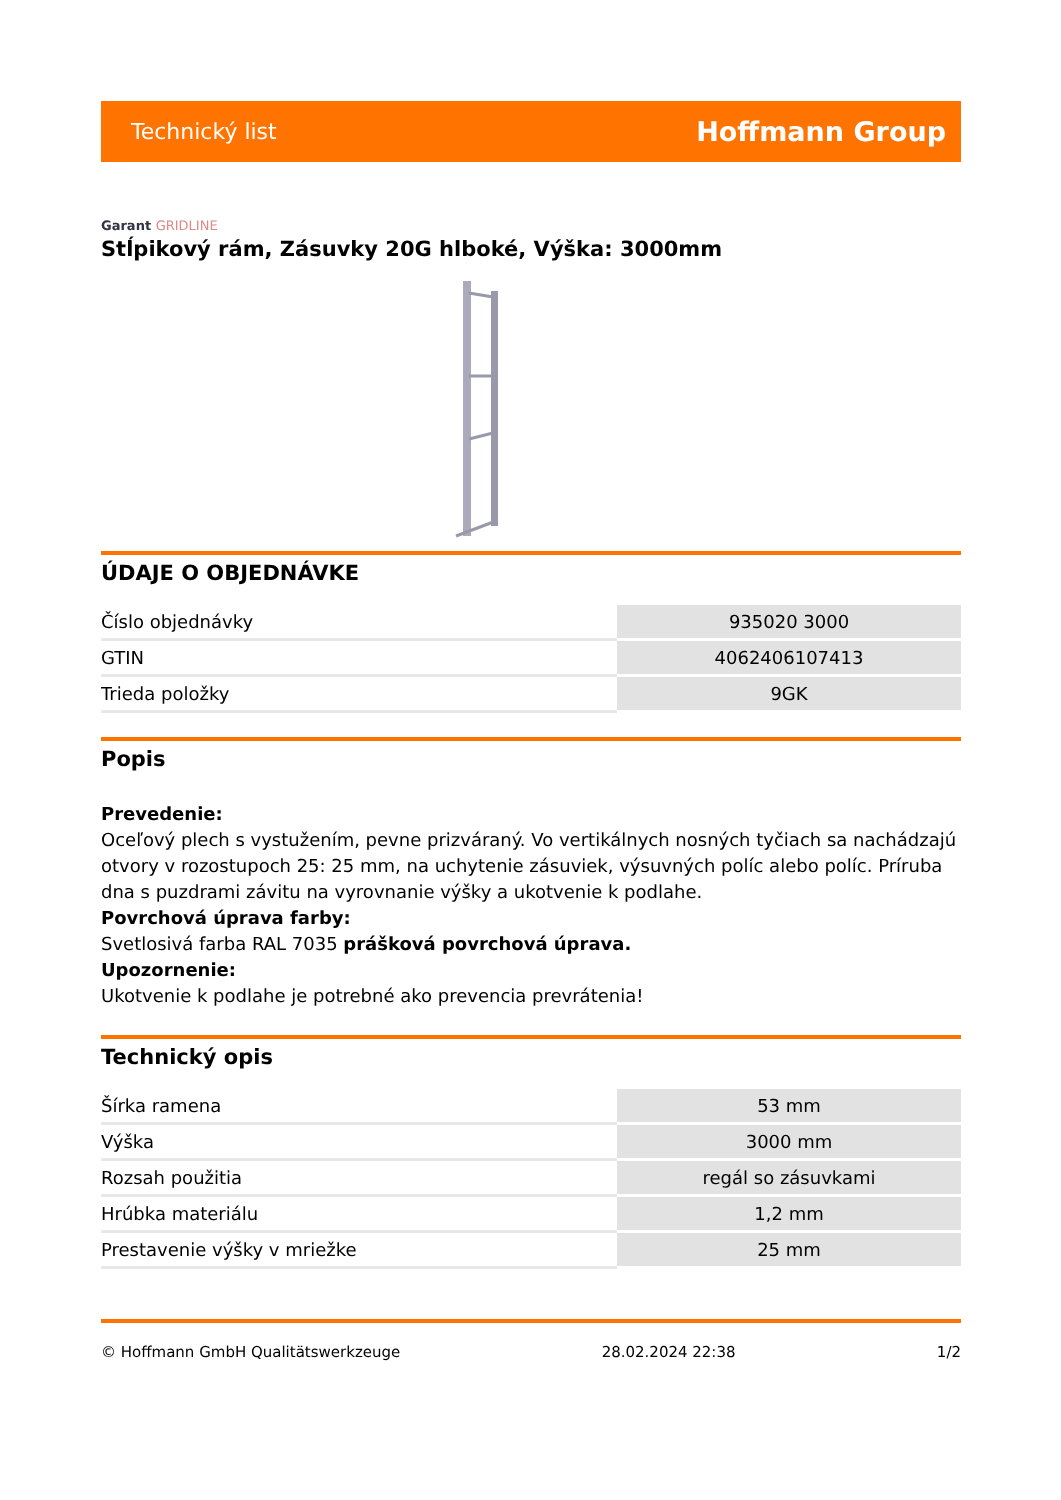Technický list
Hoffmann Group
Garant GRIDLINE
Stĺpikový rám, Zásuvky 20G hlboké, Výška: 3000mm
ÚDAJE O OBJEDNÁVKE
| Číslo objednávky | 935020 3000 |
| GTIN | 4062406107413 |
| Trieda položky | 9GK |
Popis
Prevedenie:
Oceľový plech s vystužením, pevne prizváraný. Vo vertikálnych nosných tyčiach sa nachádzajú otvory v rozostupoch 25: 25 mm, na uchytenie zásuviek, výsuvných políc alebo políc. Príruba dna s puzdrami závitu na vyrovnanie výšky a ukotvenie k podlahe.
Povrchová úprava farby:
Svetlosivá farba RAL 7035 prášková povrchová úprava.
Upozornenie:
Ukotvenie k podlahe je potrebné ako prevencia prevrátenia!
Technický opis
| Šírka ramena | 53 mm |
| Výška | 3000 mm |
| Rozsah použitia | regál so zásuvkami |
| Hrúbka materiálu | 1,2 mm |
| Prestavenie výšky v mriežke | 25 mm |
© Hoffmann GmbH Qualitätswerkzeuge 28.02.2024 22:38 1/2